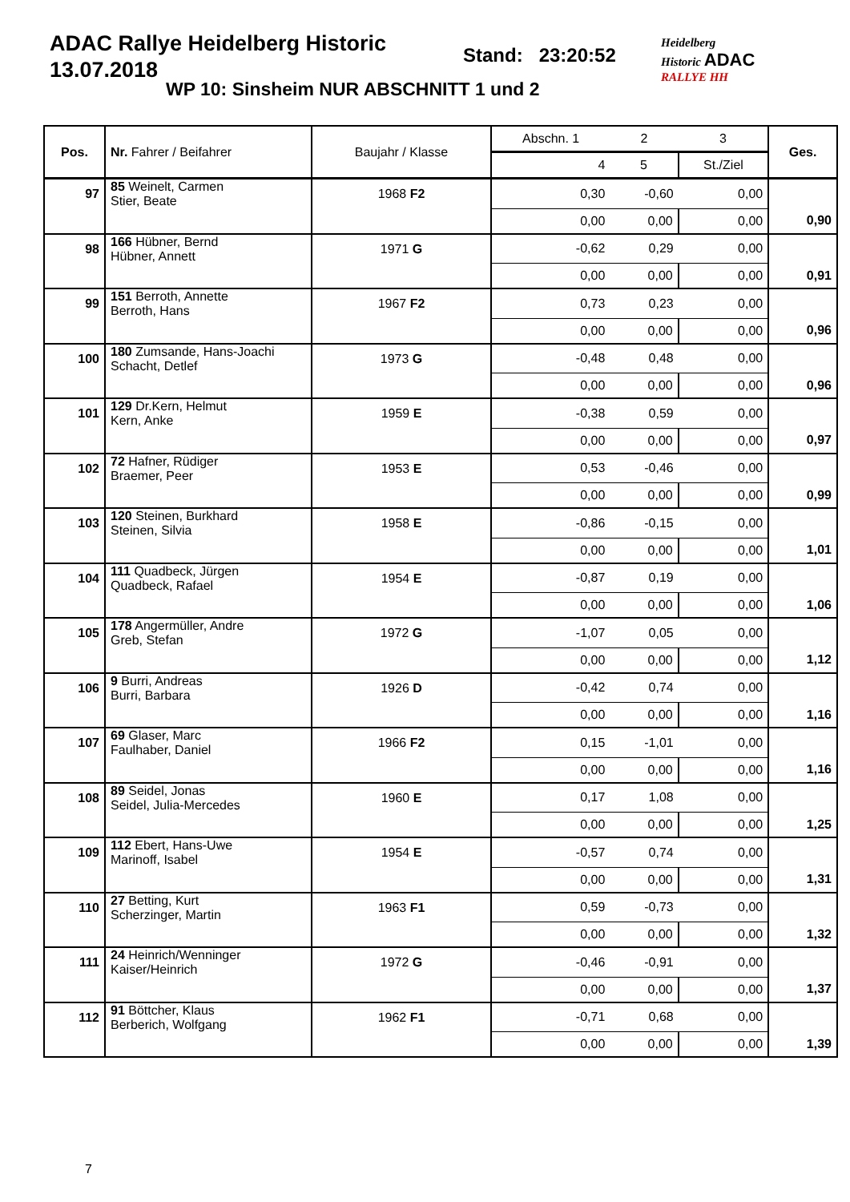ADAC Rallye Heidelberg Historic
13.07.2018
Stand: 23:20:52
WP 10: Sinsheim NUR ABSCHNITT 1 und 2
Heidelberg
Historic ADAC
RALLYE HH
| Pos. | Nr. Fahrer / Beifahrer | Baujahr / Klasse | Abschn. 1 | 2 | 3 | Ges. |
| --- | --- | --- | --- | --- | --- | --- |
| | | | 4 | 5 | St./Ziel | |
| 97 | 85 Weinelt, Carmen Stier, Beate | 1968 F2 | 0,30 | -0,60 | 0,00 | |
| | | | 0,00 | 0,00 | 0,00 | 0,90 |
| 98 | 166 Hübner, Bernd Hübner, Annett | 1971 G | -0,62 | 0,29 | 0,00 | |
| | | | 0,00 | 0,00 | 0,00 | 0,91 |
| 99 | 151 Berroth, Annette Berroth, Hans | 1967 F2 | 0,73 | 0,23 | 0,00 | |
| | | | 0,00 | 0,00 | 0,00 | 0,96 |
| 100 | 180 Zumsande, Hans-Joachi Schacht, Detlef | 1973 G | -0,48 | 0,48 | 0,00 | |
| | | | 0,00 | 0,00 | 0,00 | 0,96 |
| 101 | 129 Dr.Kern, Helmut Kern, Anke | 1959 E | -0,38 | 0,59 | 0,00 | |
| | | | 0,00 | 0,00 | 0,00 | 0,97 |
| 102 | 72 Hafner, Rüdiger Braemer, Peer | 1953 E | 0,53 | -0,46 | 0,00 | |
| | | | 0,00 | 0,00 | 0,00 | 0,99 |
| 103 | 120 Steinen, Burkhard Steinen, Silvia | 1958 E | -0,86 | -0,15 | 0,00 | |
| | | | 0,00 | 0,00 | 0,00 | 1,01 |
| 104 | 111 Quadbeck, Jürgen Quadbeck, Rafael | 1954 E | -0,87 | 0,19 | 0,00 | |
| | | | 0,00 | 0,00 | 0,00 | 1,06 |
| 105 | 178 Angermüller, Andre Greb, Stefan | 1972 G | -1,07 | 0,05 | 0,00 | |
| | | | 0,00 | 0,00 | 0,00 | 1,12 |
| 106 | 9 Burri, Andreas Burri, Barbara | 1926 D | -0,42 | 0,74 | 0,00 | |
| | | | 0,00 | 0,00 | 0,00 | 1,16 |
| 107 | 69 Glaser, Marc Faulhaber, Daniel | 1966 F2 | 0,15 | -1,01 | 0,00 | |
| | | | 0,00 | 0,00 | 0,00 | 1,16 |
| 108 | 89 Seidel, Jonas Seidel, Julia-Mercedes | 1960 E | 0,17 | 1,08 | 0,00 | |
| | | | 0,00 | 0,00 | 0,00 | 1,25 |
| 109 | 112 Ebert, Hans-Uwe Marinoff, Isabel | 1954 E | -0,57 | 0,74 | 0,00 | |
| | | | 0,00 | 0,00 | 0,00 | 1,31 |
| 110 | 27 Betting, Kurt Scherzinger, Martin | 1963 F1 | 0,59 | -0,73 | 0,00 | |
| | | | 0,00 | 0,00 | 0,00 | 1,32 |
| 111 | 24 Heinrich/Wenninger Kaiser/Heinrich | 1972 G | -0,46 | -0,91 | 0,00 | |
| | | | 0,00 | 0,00 | 0,00 | 1,37 |
| 112 | 91 Böttcher, Klaus Berberich, Wolfgang | 1962 F1 | -0,71 | 0,68 | 0,00 | |
| | | | 0,00 | 0,00 | 0,00 | 1,39 |
7